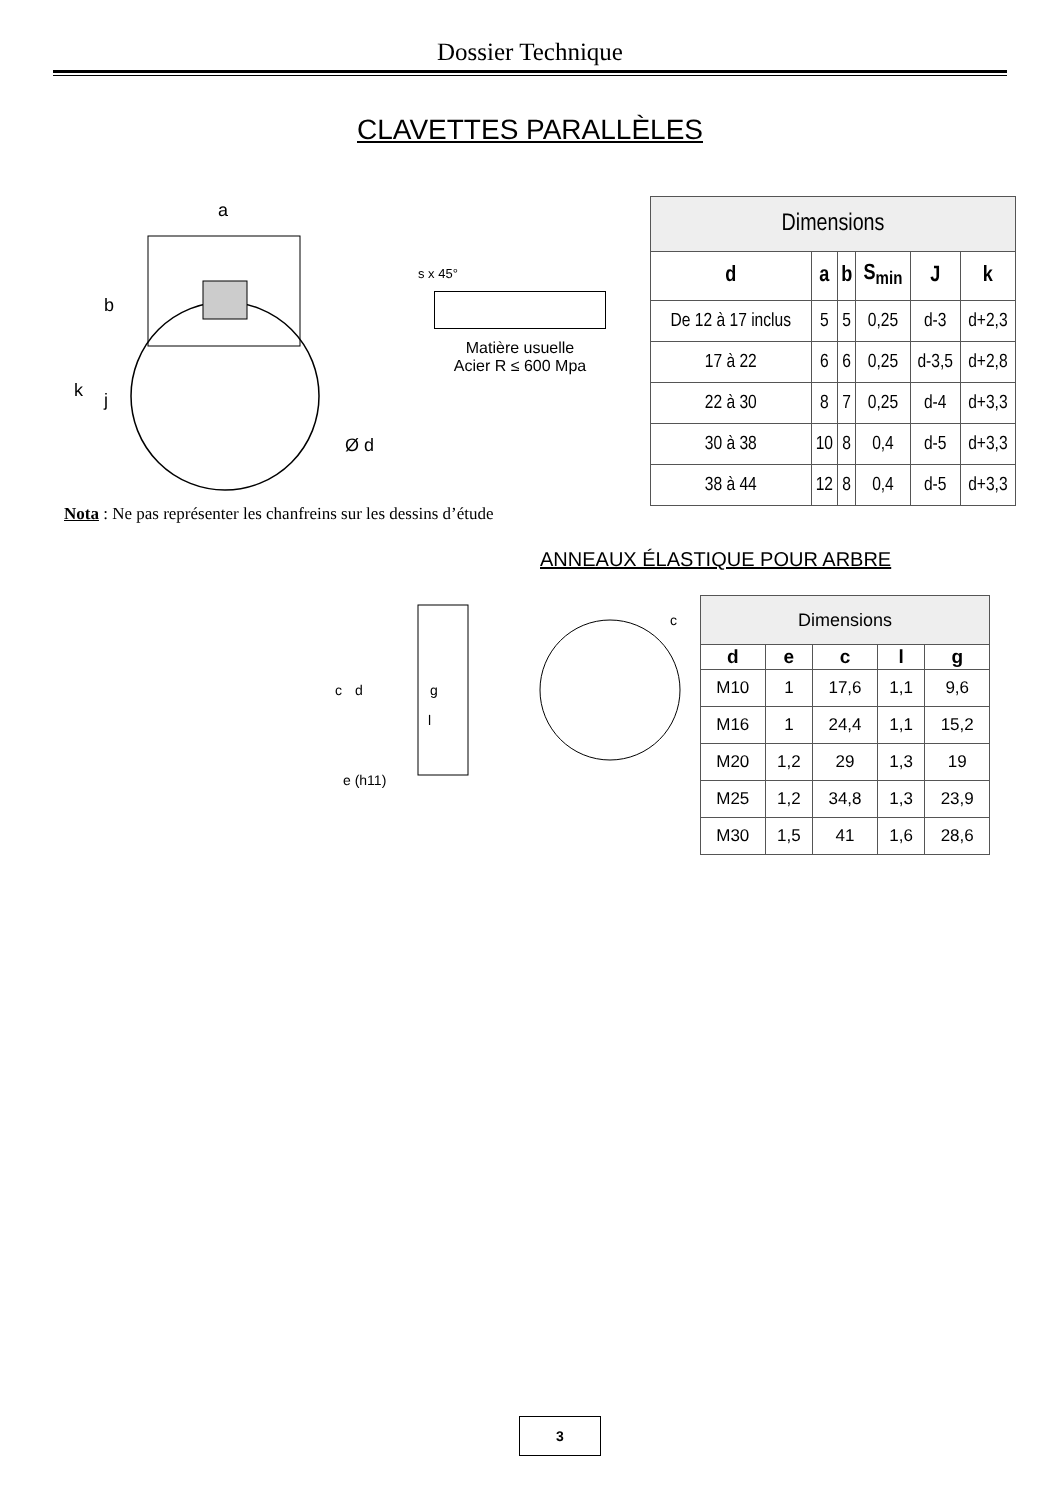Dossier Technique
CLAVETTES PARALLÈLES
a
k
j
b
Ø d
s x 45°
Matière usuelle
Acier R ≤ 600 Mpa
| Dimensions | | | | | |
| --- | --- | --- | --- | --- | --- |
| d | a | b | S<sub>min</sub> | J | k |
| De 12 à 17 inclus | 5 | 5 | 0,25 | d-3 | d+2,3 |
| 17 à 22 | 6 | 6 | 0,25 | d-3,5 | d+2,8 |
| 22 à 30 | 8 | 7 | 0,25 | d-4 | d+3,3 |
| 30 à 38 | 10 | 8 | 0,4 | d-5 | d+3,3 |
| 38 à 44 | 12 | 8 | 0,4 | d-5 | d+3,3 |
Nota : Ne pas représenter les chanfreins sur les dessins d’étude
ANNEAUX ÉLASTIQUE POUR ARBRE
c
d
g
l
e (h11)
c
| Dimensions | | | | |
| --- | --- | --- | --- | --- |
| d | e | c | l | g |
| M10 | 1 | 17,6 | 1,1 | 9,6 |
| M16 | 1 | 24,4 | 1,1 | 15,2 |
| M20 | 1,2 | 29 | 1,3 | 19 |
| M25 | 1,2 | 34,8 | 1,3 | 23,9 |
| M30 | 1,5 | 41 | 1,6 | 28,6 |
3